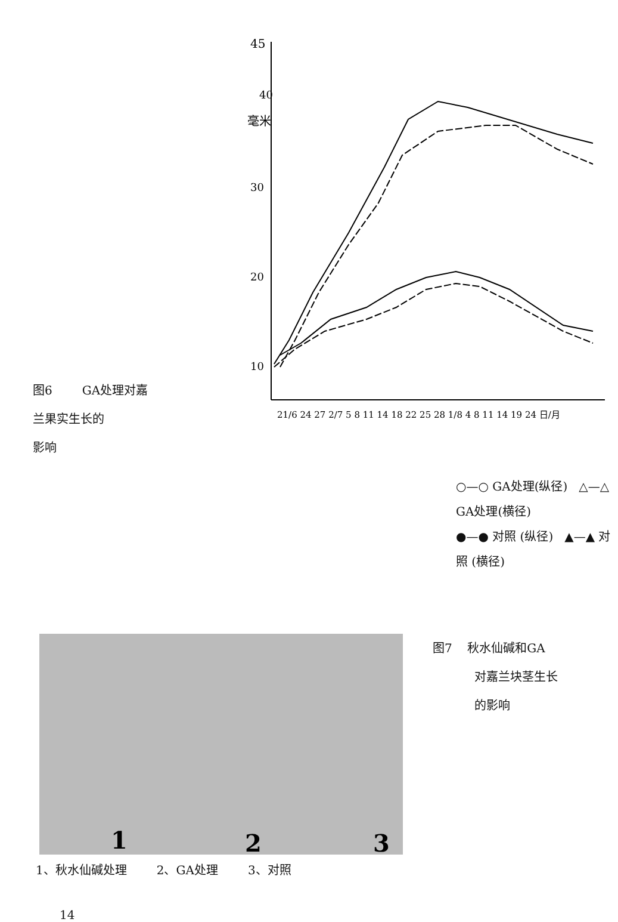图6 GA处理对嘉
兰果实生长的
影响
45
40
毫米
30
20
10
21/6 24 27 2/7 5 8 11 14 18 22 25 28 1/8 4 8 11 14 19 24 日/月
○—○ GA处理(纵径) △—△ GA处理(横径)
●—● 对照 (纵径) ▲—▲ 对 照 (横径)
1
2
3
图7 秋水仙碱和GA
对嘉兰块茎生长
的影响
1、秋水仙碱处理 2、GA处理 3、对照
14